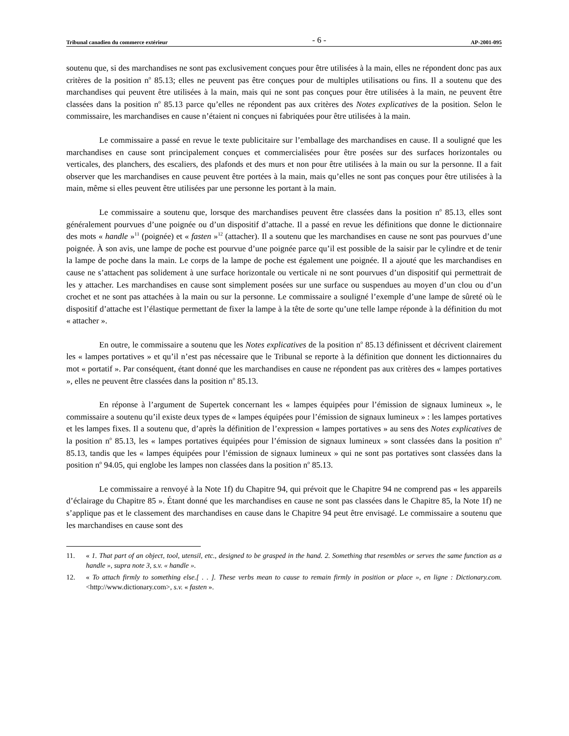Tribunal canadien du commerce extérieur - 6 - AP-2001-095
soutenu que, si des marchandises ne sont pas exclusivement conçues pour être utilisées à la main, elles ne répondent donc pas aux critères de la position n<sup>o</sup> 85.13; elles ne peuvent pas être conçues pour de multiples utilisations ou fins. Il a soutenu que des marchandises qui peuvent être utilisées à la main, mais qui ne sont pas conçues pour être utilisées à la main, ne peuvent être classées dans la position n<sup>o</sup> 85.13 parce qu’elles ne répondent pas aux critères des Notes explicatives de la position. Selon le commissaire, les marchandises en cause n’étaient ni conçues ni fabriquées pour être utilisées à la main.
Le commissaire a passé en revue le texte publicitaire sur l’emballage des marchandises en cause. Il a souligné que les marchandises en cause sont principalement conçues et commercialisées pour être posées sur des surfaces horizontales ou verticales, des planchers, des escaliers, des plafonds et des murs et non pour être utilisées à la main ou sur la personne. Il a fait observer que les marchandises en cause peuvent être portées à la main, mais qu’elles ne sont pas conçues pour être utilisées à la main, même si elles peuvent être utilisées par une personne les portant à la main.
Le commissaire a soutenu que, lorsque des marchandises peuvent être classées dans la position n<sup>o</sup> 85.13, elles sont généralement pourvues d’une poignée ou d’un dispositif d’attache. Il a passé en revue les définitions que donne le dictionnaire des mots « handle »<sup>11</sup> (poignée) et « fasten »<sup>12</sup> (attacher). Il a soutenu que les marchandises en cause ne sont pas pourvues d’une poignée. À son avis, une lampe de poche est pourvue d’une poignée parce qu’il est possible de la saisir par le cylindre et de tenir la lampe de poche dans la main. Le corps de la lampe de poche est également une poignée. Il a ajouté que les marchandises en cause ne s’attachent pas solidement à une surface horizontale ou verticale ni ne sont pourvues d’un dispositif qui permettrait de les y attacher. Les marchandises en cause sont simplement posées sur une surface ou suspendues au moyen d’un clou ou d’un crochet et ne sont pas attachées à la main ou sur la personne. Le commissaire a souligné l’exemple d’une lampe de sûreté où le dispositif d’attache est l’élastique permettant de fixer la lampe à la tête de sorte qu’une telle lampe réponde à la définition du mot « attacher ».
En outre, le commissaire a soutenu que les Notes explicatives de la position n<sup>o</sup> 85.13 définissent et décrivent clairement les « lampes portatives » et qu’il n’est pas nécessaire que le Tribunal se reporte à la définition que donnent les dictionnaires du mot « portatif ». Par conséquent, étant donné que les marchandises en cause ne répondent pas aux critères des « lampes portatives », elles ne peuvent être classées dans la position n<sup>o</sup> 85.13.
En réponse à l’argument de Supertek concernant les « lampes équipées pour l’émission de signaux lumineux », le commissaire a soutenu qu’il existe deux types de « lampes équipées pour l’émission de signaux lumineux » : les lampes portatives et les lampes fixes. Il a soutenu que, d’après la définition de l’expression « lampes portatives » au sens des Notes explicatives de la position n<sup>o</sup> 85.13, les « lampes portatives équipées pour l’émission de signaux lumineux » sont classées dans la position n<sup>o</sup> 85.13, tandis que les « lampes équipées pour l’émission de signaux lumineux » qui ne sont pas portatives sont classées dans la position n<sup>o</sup> 94.05, qui englobe les lampes non classées dans la position n<sup>o</sup> 85.13.
Le commissaire a renvoyé à la Note 1f) du Chapitre 94, qui prévoit que le Chapitre 94 ne comprend pas « les appareils d’éclairage du Chapitre 85 ». Étant donné que les marchandises en cause ne sont pas classées dans le Chapitre 85, la Note 1f) ne s’applique pas et le classement des marchandises en cause dans le Chapitre 94 peut être envisagé. Le commissaire a soutenu que les marchandises en cause sont des
11. « 1. That part of an object, tool, utensil, etc., designed to be grasped in the hand. 2. Something that resembles or serves the same function as a handle », supra note 3, s.v. « handle ».
12. « To attach firmly to something else.[ . . ]. These verbs mean to cause to remain firmly in position or place », en ligne : Dictionary.com. <http://www.dictionary.com>, s.v. « fasten ».